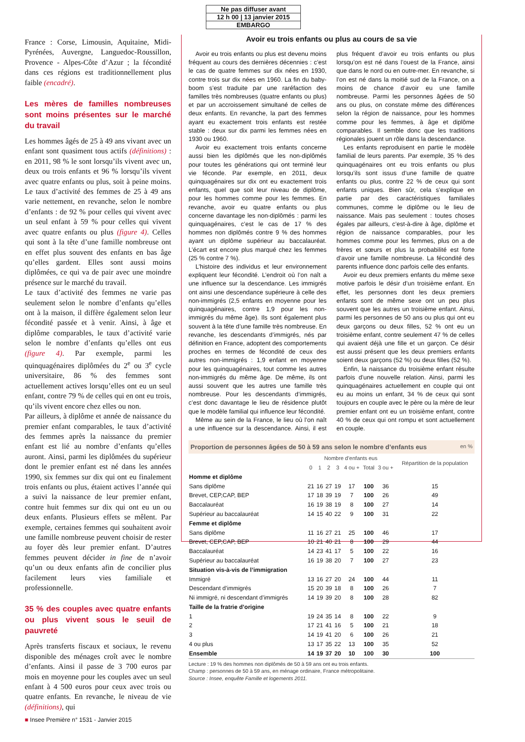Ne pas diffuser avant
12 h 00 | 13 janvier 2015
EMBARGO
France : Corse, Limousin, Aquitaine, Midi-Pyrénées, Auvergne, Languedoc-Roussillon, Provence - Alpes-Côte d’Azur ; la fécondité dans ces régions est traditionnellement plus faible (encadré).
Les mères de familles nombreuses sont moins présentes sur le marché du travail
Les hommes âgés de 25 à 49 ans vivant avec un enfant sont quasiment tous actifs (définitions) : en 2011, 98 % le sont lorsqu’ils vivent avec un, deux ou trois enfants et 96 % lorsqu’ils vivent avec quatre enfants ou plus, soit à peine moins. Le taux d’activité des femmes de 25 à 49 ans varie nettement, en revanche, selon le nombre d’enfants : de 92 % pour celles qui vivent avec un seul enfant à 59 % pour celles qui vivent avec quatre enfants ou plus (figure 4). Celles qui sont à la tête d’une famille nombreuse ont en effet plus souvent des enfants en bas âge qu’elles gardent. Elles sont aussi moins diplômées, ce qui va de pair avec une moindre présence sur le marché du travail.
Le taux d’activité des femmes ne varie pas seulement selon le nombre d’enfants qu’elles ont à la maison, il diffère également selon leur fécondité passée et à venir. Ainsi, à âge et diplôme comparables, le taux d’activité varie selon le nombre d’enfants qu’elles ont eus (figure 4). Par exemple, parmi les quinquagénaires diplômées du 2<sup>e</sup> ou 3<sup>e</sup> cycle universitaire, 86 % des femmes sont actuellement actives lorsqu’elles ont eu un seul enfant, contre 79 % de celles qui en ont eu trois, qu’ils vivent encore chez elles ou non.
Par ailleurs, à diplôme et année de naissance du premier enfant comparables, le taux d’activité des femmes après la naissance du premier enfant est lié au nombre d’enfants qu’elles auront. Ainsi, parmi les diplômées du supérieur dont le premier enfant est né dans les années 1990, six femmes sur dix qui ont eu finalement trois enfants ou plus, étaient actives l’année qui a suivi la naissance de leur premier enfant, contre huit femmes sur dix qui ont eu un ou deux enfants. Plusieurs effets se mêlent. Par exemple, certaines femmes qui souhaitent avoir une famille nombreuse peuvent choisir de rester au foyer dès leur premier enfant. D’autres femmes peuvent décider in fine de n’avoir qu’un ou deux enfants afin de concilier plus facilement leurs vies familiale et professionnelle.
35 % des couples avec quatre enfants ou plus vivent sous le seuil de pauvreté
Après transferts fiscaux et sociaux, le revenu disponible des ménages croît avec le nombre d’enfants. Ainsi il passe de 3 700 euros par mois en moyenne pour les couples avec un seul enfant à 4 500 euros pour ceux avec trois ou quatre enfants. En revanche, le niveau de vie (définitions), qui
Avoir eu trois enfants ou plus au cours de sa vie
Avoir eu trois enfants ou plus est devenu moins fréquent au cours des dernières décennies : c’est le cas de quatre femmes sur dix nées en 1930, contre trois sur dix nées en 1960. La fin du baby-boom s’est traduite par une raréfaction des familles très nombreuses (quatre enfants ou plus) et par un accroissement simultané de celles de deux enfants. En revanche, la part des femmes ayant eu exactement trois enfants est restée stable : deux sur dix parmi les femmes nées en 1930 ou 1960.
Avoir eu exactement trois enfants concerne aussi bien les diplômés que les non-diplômés pour toutes les générations qui ont terminé leur vie féconde. Par exemple, en 2011, deux quinquagénaires sur dix ont eu exactement trois enfants, quel que soit leur niveau de diplôme, pour les hommes comme pour les femmes. En revanche, avoir eu quatre enfants ou plus concerne davantage les non-diplômés : parmi les quinquagénaires, c’est le cas de 17 % des hommes non diplômés contre 9 % des hommes ayant un diplôme supérieur au baccalauréat. L’écart est encore plus marqué chez les femmes (25 % contre 7 %).
L’histoire des individus et leur environnement expliquent leur fécondité. L’endroit où l’on naît a une influence sur la descendance. Les immigrés ont ainsi une descendance supérieure à celle des non-immigrés (2,5 enfants en moyenne pour les quinquagénaires, contre 1,9 pour les non-immigrés du même âge). Ils sont également plus souvent à la tête d’une famille très nombreuse. En revanche, les descendants d’immigrés, nés par définition en France, adoptent des comportements proches en termes de fécondité de ceux des autres non-immigrés : 1,9 enfant en moyenne pour les quinquagénaires, tout comme les autres non-immigrés du même âge. De même, ils ont aussi souvent que les autres une famille très nombreuse. Pour les descendants d’immigrés, c’est donc davantage le lieu de résidence plutôt que le modèle familial qui influence leur fécondité.
Même au sein de la France, le lieu où l’on naît a une influence sur la descendance. Ainsi, il est plus fréquent d’avoir eu trois enfants ou plus lorsqu’on est né dans l’ouest de la France, ainsi que dans le nord ou en outre-mer. En revanche, si l’on est né dans la moitié sud de la France, on a moins de chance d’avoir eu une famille nombreuse. Parmi les personnes âgées de 50 ans ou plus, on constate même des différences selon la région de naissance, pour les hommes comme pour les femmes, à âge et diplôme comparables. Il semble donc que les traditions régionales jouent un rôle dans la descendance.
Les enfants reproduisent en partie le modèle familial de leurs parents. Par exemple, 35 % des quinquagénaires ont eu trois enfants ou plus lorsqu’ils sont issus d’une famille de quatre enfants ou plus, contre 22 % de ceux qui sont enfants uniques. Bien sûr, cela s’explique en partie par des caractéristiques familiales communes, comme le diplôme ou le lieu de naissance. Mais pas seulement : toutes choses égales par ailleurs, c’est-à-dire à âge, diplôme et région de naissance comparables, pour les hommes comme pour les femmes, plus on a de frères et sœurs et plus la probabilité est forte d’avoir une famille nombreuse. La fécondité des parents influence donc parfois celle des enfants.
Avoir eu deux premiers enfants du même sexe motive parfois le désir d’un troisième enfant. En effet, les personnes dont les deux premiers enfants sont de même sexe ont un peu plus souvent que les autres un troisième enfant. Ainsi, parmi les personnes de 50 ans ou plus qui ont eu deux garçons ou deux filles, 52 % ont eu un troisième enfant, contre seulement 47 % de celles qui avaient déjà une fille et un garçon. Ce désir est aussi présent que les deux premiers enfants soient deux garçons (52 %) ou deux filles (52 %).
Enfin, la naissance du troisième enfant résulte parfois d’une nouvelle relation. Ainsi, parmi les quinquagénaires actuellement en couple qui ont eu au moins un enfant, 34 % de ceux qui sont toujours en couple avec le père ou la mère de leur premier enfant ont eu un troisième enfant, contre 40 % de ceux qui ont rompu et sont actuellement en couple.
Proportion de personnes âgées de 50 à 59 ans selon le nombre d’enfants eus en %
| | Nombre d’enfants eus | | | | | | | Répartition de la population |
| --- | --- | --- | --- | --- | --- | --- | --- | --- |
| | 0 | 1 | 2 | 3 | 4 ou + | Total | 3 ou + | |
| Homme et diplôme | | | | | | | | |
| Sans diplôme | 21 | 16 | 27 | 19 | 17 | 100 | 36 | 15 |
| Brevet, CEP,CAP, BEP | 17 | 18 | 39 | 19 | 7 | 100 | 26 | 49 |
| Baccalauréat | 16 | 19 | 38 | 19 | 8 | 100 | 27 | 14 |
| Supérieur au baccalauréat | 14 | 15 | 40 | 22 | 9 | 100 | 31 | 22 |
| Femme et diplôme | | | | | | | | |
| Sans diplôme | 11 | 16 | 27 | 21 | 25 | 100 | 46 | 17 |
| Brevet, CEP,CAP, BEP | 10 | 21 | 40 | 21 | 8 | 100 | 29 | 44 |
| Baccalauréat | 14 | 23 | 41 | 17 | 5 | 100 | 22 | 16 |
| Supérieur au baccalauréat | 16 | 19 | 38 | 20 | 7 | 100 | 27 | 23 |
| Situation vis-à-vis de l’immigration | | | | | | | | |
| Immigré | 13 | 16 | 27 | 20 | 24 | 100 | 44 | 11 |
| Descendant d’immigrés | 15 | 20 | 39 | 18 | 8 | 100 | 26 | 7 |
| Ni immigré, ni descendant d’immigrés | 14 | 19 | 39 | 20 | 8 | 100 | 28 | 82 |
| Taille de la fratrie d’origine | | | | | | | | |
| 1 | 19 | 24 | 35 | 14 | 8 | 100 | 22 | 9 |
| 2 | 17 | 21 | 41 | 16 | 5 | 100 | 21 | 18 |
| 3 | 14 | 19 | 41 | 20 | 6 | 100 | 26 | 21 |
| 4 ou plus | 13 | 17 | 35 | 22 | 13 | 100 | 35 | 52 |
| Ensemble | 14 | 19 | 37 | 20 | 10 | 100 | 30 | 100 |
Lecture : 19 % des hommes non diplômés de 50 à 59 ans ont eu trois enfants.
Champ : personnes de 50 à 59 ans, en ménage ordinaire, France métropolitaine.
Source : Insee, enquête Famille et logements 2011.
■ Insee Première n° 1531 - Janvier 2015